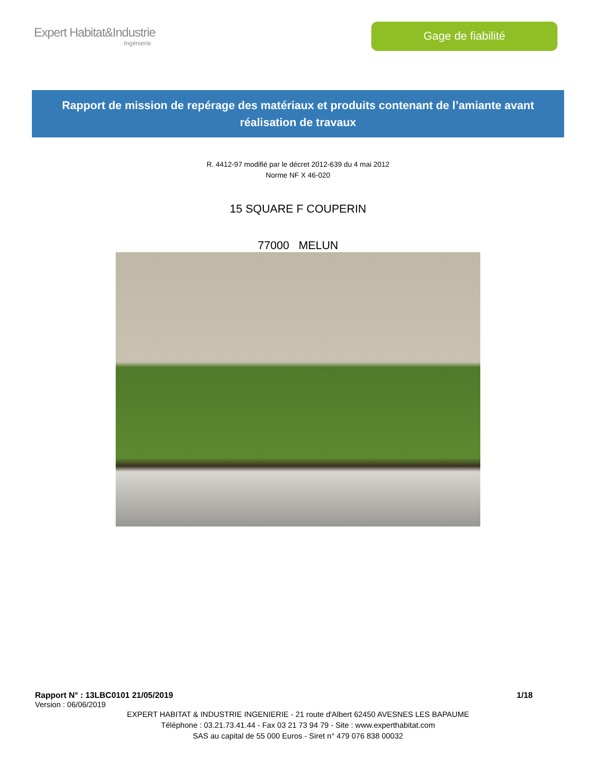Expert Habitat&Industrie
Ingénierie
Gage de fiabilité
Rapport de mission de repérage des matériaux et produits contenant de l’amiante avant réalisation de travaux
R. 4412-97 modifié par le décret 2012-639 du 4 mai 2012
Norme NF X 46-020
15 SQUARE F COUPERIN
77000 MELUN
Rapport N° : 13LBC0101 21/05/2019 1/18
Version : 06/06/2019
EXPERT HABITAT & INDUSTRIE INGENIERIE - 21 route d'Albert 62450 AVESNES LES BAPAUME
Téléphone : 03.21.73.41.44 - Fax 03 21 73 94 79 - Site : www.experthabitat.com
SAS au capital de 55 000 Euros - Siret n° 479 076 838 00032